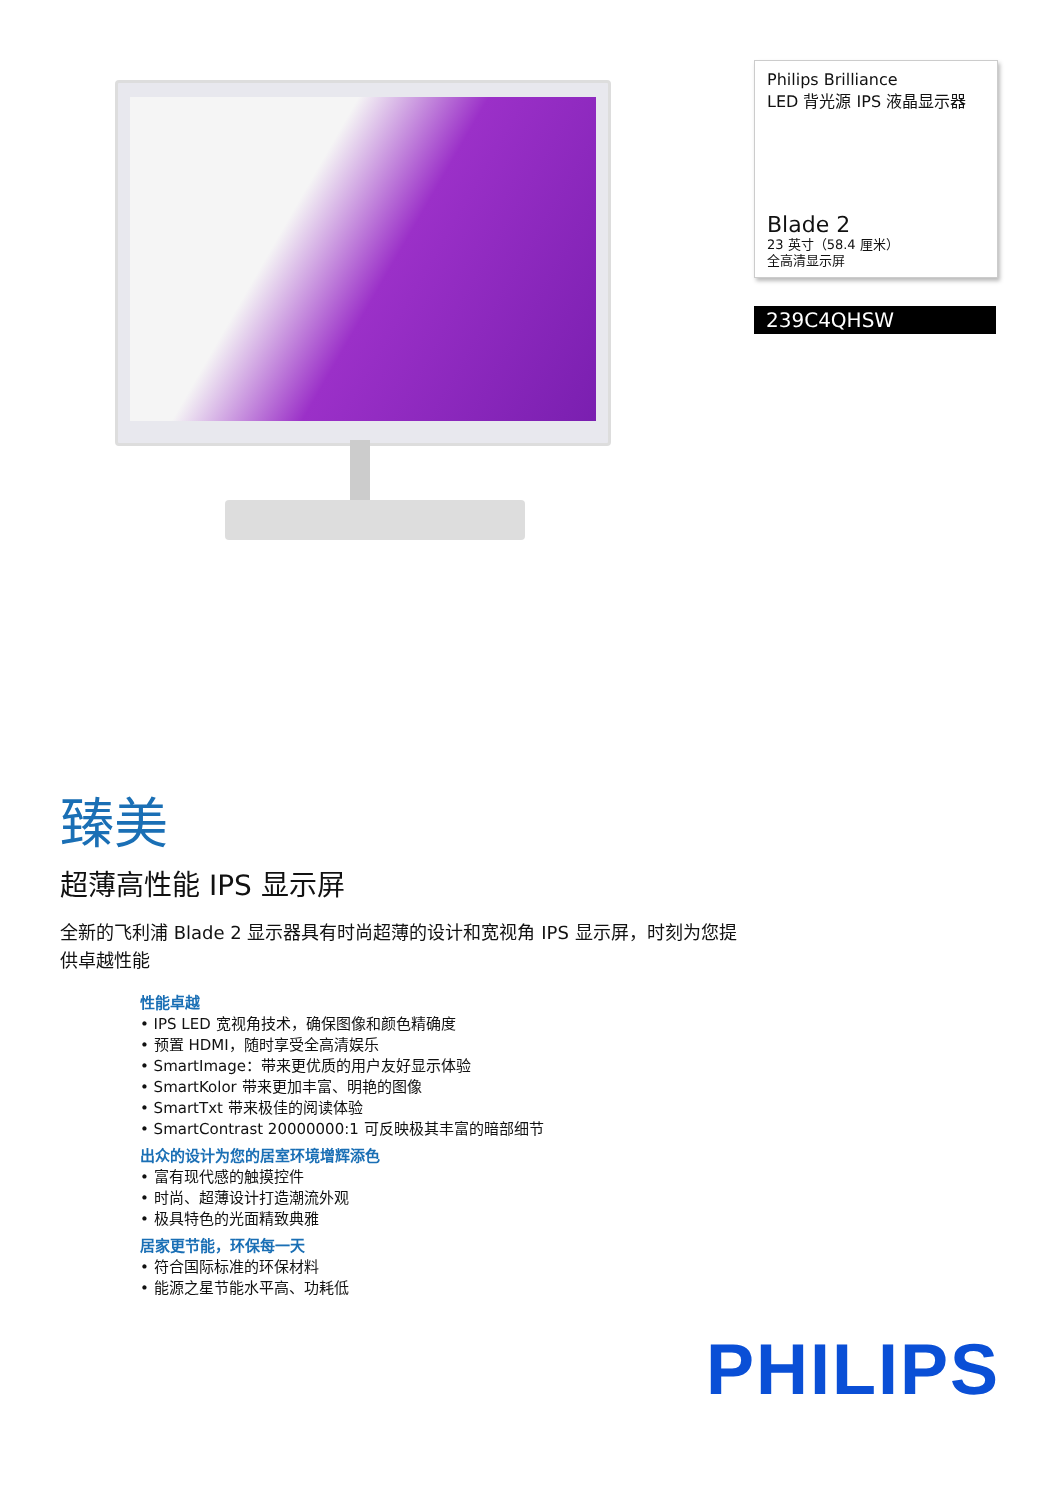Philips Brilliance
LED 背光源 IPS 液晶显示器
Blade 2
23 英寸（58.4 厘米）
全高清显示屏
239C4QHSW
臻美
超薄高性能 IPS 显示屏
全新的飞利浦 Blade 2 显示器具有时尚超薄的设计和宽视角 IPS 显示屏，时刻为您提供卓越性能
性能卓越
• IPS LED 宽视角技术，确保图像和颜色精确度
• 预置 HDMI，随时享受全高清娱乐
• SmartImage：带来更优质的用户友好显示体验
• SmartKolor 带来更加丰富、明艳的图像
• SmartTxt 带来极佳的阅读体验
• SmartContrast 20000000:1 可反映极其丰富的暗部细节
出众的设计为您的居室环境增辉添色
• 富有现代感的触摸控件
• 时尚、超薄设计打造潮流外观
• 极具特色的光面精致典雅
居家更节能，环保每一天
• 符合国际标准的环保材料
• 能源之星节能水平高、功耗低
PHILIPS